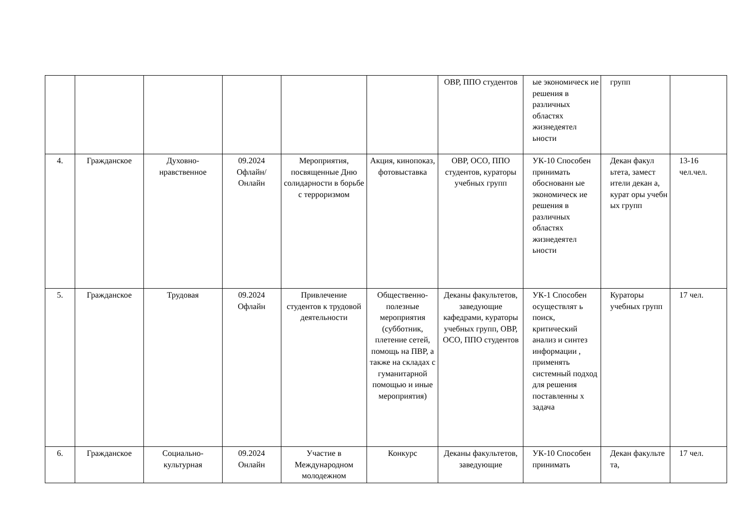| | | | | | | ОВР, ППО студентов | ые экономическ ие решения в различных областях жизнедеятел ьности | групп | |
| 4. | Гражданское | Духовно-нравственное | 09.2024 Офлайн/ Онлайн | Мероприятия, посвященные Дню солидарности в борьбе с терроризмом | Акция, кинопоказ, фотовыставка | ОВР, ОСО, ППО студентов, кураторы учебных групп | УК-10 Способен принимать обоснованн ые экономическ ие решения в различных областях жизнедеятел ьности | Декан факул ьтета, замест ители декан а, курат оры учебн ых групп | 13-16 чел.чел. |
| 5. | Гражданское | Трудовая | 09.2024 Офлайн | Привлечение студентов к трудовой деятельности | Общественно-полезные мероприятия (субботник, плетение сетей, помощь на ПВР, а также на складах с гуманитарной помощью и иные мероприятия) | Деканы факультетов, заведующие кафедрами, кураторы учебных групп, ОВР, ОСО, ППО студентов | УК-1 Способен осуществлят ь поиск, критический анализ и синтез информации , применять системный подход для решения поставленны х задача | Кураторы учебных групп | 17 чел. |
| 6. | Гражданское | Социально-культурная | 09.2024 Онлайн | Участие в Международном молодежном | Конкурс | Деканы факультетов, заведующие | УК-10 Способен принимать | Декан факульте та, | 17 чел. |